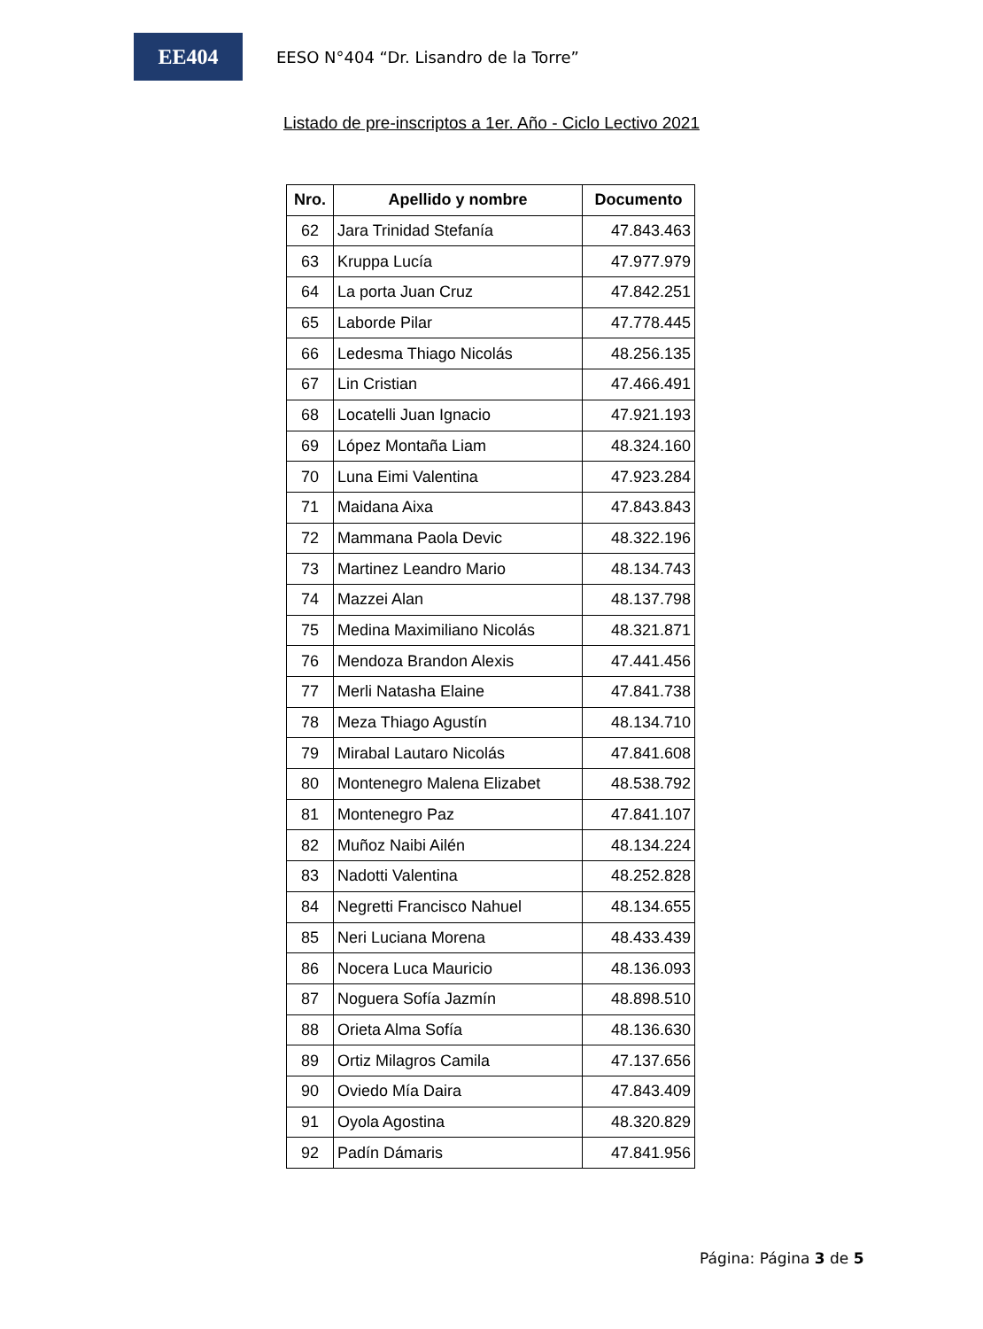EE404
EESO N°404 “Dr. Lisandro de la Torre”
Listado de pre-inscriptos a 1er. Año - Ciclo Lectivo 2021
| Nro. | Apellido y nombre | Documento |
| --- | --- | --- |
| 62 | Jara Trinidad Stefanía | 47.843.463 |
| 63 | Kruppa Lucía | 47.977.979 |
| 64 | La porta Juan Cruz | 47.842.251 |
| 65 | Laborde Pilar | 47.778.445 |
| 66 | Ledesma Thiago Nicolás | 48.256.135 |
| 67 | Lin Cristian | 47.466.491 |
| 68 | Locatelli Juan Ignacio | 47.921.193 |
| 69 | López Montaña Liam | 48.324.160 |
| 70 | Luna Eimi Valentina | 47.923.284 |
| 71 | Maidana Aixa | 47.843.843 |
| 72 | Mammana Paola Devic | 48.322.196 |
| 73 | Martinez Leandro Mario | 48.134.743 |
| 74 | Mazzei Alan | 48.137.798 |
| 75 | Medina Maximiliano Nicolás | 48.321.871 |
| 76 | Mendoza Brandon Alexis | 47.441.456 |
| 77 | Merli Natasha Elaine | 47.841.738 |
| 78 | Meza Thiago Agustín | 48.134.710 |
| 79 | Mirabal Lautaro Nicolás | 47.841.608 |
| 80 | Montenegro Malena Elizabet | 48.538.792 |
| 81 | Montenegro Paz | 47.841.107 |
| 82 | Muñoz Naibi Ailén | 48.134.224 |
| 83 | Nadotti Valentina | 48.252.828 |
| 84 | Negretti Francisco Nahuel | 48.134.655 |
| 85 | Neri Luciana Morena | 48.433.439 |
| 86 | Nocera Luca Mauricio | 48.136.093 |
| 87 | Noguera Sofía Jazmín | 48.898.510 |
| 88 | Orieta Alma Sofía | 48.136.630 |
| 89 | Ortiz Milagros Camila | 47.137.656 |
| 90 | Oviedo Mía Daira | 47.843.409 |
| 91 | Oyola Agostina | 48.320.829 |
| 92 | Padín Dámaris | 47.841.956 |
Página: Página 3 de 5